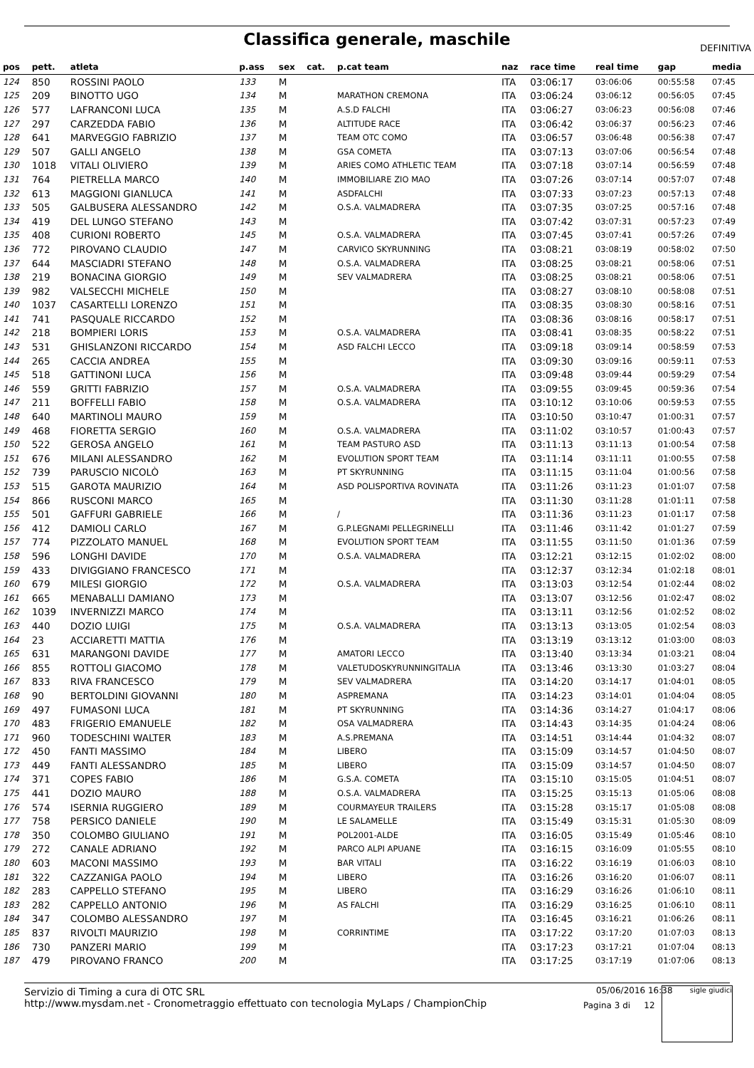Classifica generale, maschile
DEFINITIVA
| pos | pett. | atleta | p.ass | sex | cat. | p.cat team | naz | race time | real time | gap | media |
| --- | --- | --- | --- | --- | --- | --- | --- | --- | --- | --- | --- |
| 124 | 850 | ROSSINI PAOLO | 133 | M | | | ITA | 03:06:17 | 03:06:06 | 00:55:58 | 07:45 |
| 125 | 209 | BINOTTO UGO | 134 | M | | MARATHON CREMONA | ITA | 03:06:24 | 03:06:12 | 00:56:05 | 07:45 |
| 126 | 577 | LAFRANCONI LUCA | 135 | M | | A.S.D FALCHI | ITA | 03:06:27 | 03:06:23 | 00:56:08 | 07:46 |
| 127 | 297 | CARZEDDA FABIO | 136 | M | | ALTITUDE RACE | ITA | 03:06:42 | 03:06:37 | 00:56:23 | 07:46 |
| 128 | 641 | MARVEGGIO FABRIZIO | 137 | M | | TEAM OTC COMO | ITA | 03:06:57 | 03:06:48 | 00:56:38 | 07:47 |
| 129 | 507 | GALLI ANGELO | 138 | M | | GSA COMETA | ITA | 03:07:13 | 03:07:06 | 00:56:54 | 07:48 |
| 130 | 1018 | VITALI OLIVIERO | 139 | M | | ARIES COMO ATHLETIC TEAM | ITA | 03:07:18 | 03:07:14 | 00:56:59 | 07:48 |
| 131 | 764 | PIETRELLA MARCO | 140 | M | | IMMOBILIARE ZIO MAO | ITA | 03:07:26 | 03:07:14 | 00:57:07 | 07:48 |
| 132 | 613 | MAGGIONI GIANLUCA | 141 | M | | ASDFALCHI | ITA | 03:07:33 | 03:07:23 | 00:57:13 | 07:48 |
| 133 | 505 | GALBUSERA ALESSANDRO | 142 | M | | O.S.A. VALMADRERA | ITA | 03:07:35 | 03:07:25 | 00:57:16 | 07:48 |
| 134 | 419 | DEL LUNGO STEFANO | 143 | M | | | ITA | 03:07:42 | 03:07:31 | 00:57:23 | 07:49 |
| 135 | 408 | CURIONI ROBERTO | 145 | M | | O.S.A. VALMADRERA | ITA | 03:07:45 | 03:07:41 | 00:57:26 | 07:49 |
| 136 | 772 | PIROVANO CLAUDIO | 147 | M | | CARVICO SKYRUNNING | ITA | 03:08:21 | 03:08:19 | 00:58:02 | 07:50 |
| 137 | 644 | MASCIADRI STEFANO | 148 | M | | O.S.A. VALMADRERA | ITA | 03:08:25 | 03:08:21 | 00:58:06 | 07:51 |
| 138 | 219 | BONACINA GIORGIO | 149 | M | | SEV VALMADRERA | ITA | 03:08:25 | 03:08:21 | 00:58:06 | 07:51 |
| 139 | 982 | VALSECCHI MICHELE | 150 | M | | | ITA | 03:08:27 | 03:08:10 | 00:58:08 | 07:51 |
| 140 | 1037 | CASARTELLI LORENZO | 151 | M | | | ITA | 03:08:35 | 03:08:30 | 00:58:16 | 07:51 |
| 141 | 741 | PASQUALE RICCARDO | 152 | M | | | ITA | 03:08:36 | 03:08:16 | 00:58:17 | 07:51 |
| 142 | 218 | BOMPIERI LORIS | 153 | M | | O.S.A. VALMADRERA | ITA | 03:08:41 | 03:08:35 | 00:58:22 | 07:51 |
| 143 | 531 | GHISLANZONI RICCARDO | 154 | M | | ASD FALCHI LECCO | ITA | 03:09:18 | 03:09:14 | 00:58:59 | 07:53 |
| 144 | 265 | CACCIA ANDREA | 155 | M | | | ITA | 03:09:30 | 03:09:16 | 00:59:11 | 07:53 |
| 145 | 518 | GATTINONI LUCA | 156 | M | | | ITA | 03:09:48 | 03:09:44 | 00:59:29 | 07:54 |
| 146 | 559 | GRITTI FABRIZIO | 157 | M | | O.S.A. VALMADRERA | ITA | 03:09:55 | 03:09:45 | 00:59:36 | 07:54 |
| 147 | 211 | BOFFELLI FABIO | 158 | M | | O.S.A. VALMADRERA | ITA | 03:10:12 | 03:10:06 | 00:59:53 | 07:55 |
| 148 | 640 | MARTINOLI MAURO | 159 | M | | | ITA | 03:10:50 | 03:10:47 | 01:00:31 | 07:57 |
| 149 | 468 | FIORETTA SERGIO | 160 | M | | O.S.A. VALMADRERA | ITA | 03:11:02 | 03:10:57 | 01:00:43 | 07:57 |
| 150 | 522 | GEROSA ANGELO | 161 | M | | TEAM PASTURO ASD | ITA | 03:11:13 | 03:11:13 | 01:00:54 | 07:58 |
| 151 | 676 | MILANI ALESSANDRO | 162 | M | | EVOLUTION SPORT TEAM | ITA | 03:11:14 | 03:11:11 | 01:00:55 | 07:58 |
| 152 | 739 | PARUSCIO NICOLÒ | 163 | M | | PT SKYRUNNING | ITA | 03:11:15 | 03:11:04 | 01:00:56 | 07:58 |
| 153 | 515 | GAROTA MAURIZIO | 164 | M | | ASD POLISPORTIVA ROVINATA | ITA | 03:11:26 | 03:11:23 | 01:01:07 | 07:58 |
| 154 | 866 | RUSCONI MARCO | 165 | M | | | ITA | 03:11:30 | 03:11:28 | 01:01:11 | 07:58 |
| 155 | 501 | GAFFURI GABRIELE | 166 | M | | / | ITA | 03:11:36 | 03:11:23 | 01:01:17 | 07:58 |
| 156 | 412 | DAMIOLI CARLO | 167 | M | | G.P.LEGNAMI PELLEGRINELLI | ITA | 03:11:46 | 03:11:42 | 01:01:27 | 07:59 |
| 157 | 774 | PIZZOLATO MANUEL | 168 | M | | EVOLUTION SPORT TEAM | ITA | 03:11:55 | 03:11:50 | 01:01:36 | 07:59 |
| 158 | 596 | LONGHI DAVIDE | 170 | M | | O.S.A. VALMADRERA | ITA | 03:12:21 | 03:12:15 | 01:02:02 | 08:00 |
| 159 | 433 | DIVIGGIANO FRANCESCO | 171 | M | | | ITA | 03:12:37 | 03:12:34 | 01:02:18 | 08:01 |
| 160 | 679 | MILESI GIORGIO | 172 | M | | O.S.A. VALMADRERA | ITA | 03:13:03 | 03:12:54 | 01:02:44 | 08:02 |
| 161 | 665 | MENABALLI DAMIANO | 173 | M | | | ITA | 03:13:07 | 03:12:56 | 01:02:47 | 08:02 |
| 162 | 1039 | INVERNIZZI MARCO | 174 | M | | | ITA | 03:13:11 | 03:12:56 | 01:02:52 | 08:02 |
| 163 | 440 | DOZIO LUIGI | 175 | M | | O.S.A. VALMADRERA | ITA | 03:13:13 | 03:13:05 | 01:02:54 | 08:03 |
| 164 | 23 | ACCIARETTI MATTIA | 176 | M | | | ITA | 03:13:19 | 03:13:12 | 01:03:00 | 08:03 |
| 165 | 631 | MARANGONI DAVIDE | 177 | M | | AMATORI LECCO | ITA | 03:13:40 | 03:13:34 | 01:03:21 | 08:04 |
| 166 | 855 | ROTTOLI GIACOMO | 178 | M | | VALETUDOSKYRUNNINGITALIA | ITA | 03:13:46 | 03:13:30 | 01:03:27 | 08:04 |
| 167 | 833 | RIVA FRANCESCO | 179 | M | | SEV VALMADRERA | ITA | 03:14:20 | 03:14:17 | 01:04:01 | 08:05 |
| 168 | 90 | BERTOLDINI GIOVANNI | 180 | M | | ASPREMANA | ITA | 03:14:23 | 03:14:01 | 01:04:04 | 08:05 |
| 169 | 497 | FUMASONI LUCA | 181 | M | | PT SKYRUNNING | ITA | 03:14:36 | 03:14:27 | 01:04:17 | 08:06 |
| 170 | 483 | FRIGERIO EMANUELE | 182 | M | | OSA VALMADRERA | ITA | 03:14:43 | 03:14:35 | 01:04:24 | 08:06 |
| 171 | 960 | TODESCHINI WALTER | 183 | M | | A.S.PREMANA | ITA | 03:14:51 | 03:14:44 | 01:04:32 | 08:07 |
| 172 | 450 | FANTI MASSIMO | 184 | M | | LIBERO | ITA | 03:15:09 | 03:14:57 | 01:04:50 | 08:07 |
| 173 | 449 | FANTI ALESSANDRO | 185 | M | | LIBERO | ITA | 03:15:09 | 03:14:57 | 01:04:50 | 08:07 |
| 174 | 371 | COPES FABIO | 186 | M | | G.S.A. COMETA | ITA | 03:15:10 | 03:15:05 | 01:04:51 | 08:07 |
| 175 | 441 | DOZIO MAURO | 188 | M | | O.S.A. VALMADRERA | ITA | 03:15:25 | 03:15:13 | 01:05:06 | 08:08 |
| 176 | 574 | ISERNIA RUGGIERO | 189 | M | | COURMAYEUR TRAILERS | ITA | 03:15:28 | 03:15:17 | 01:05:08 | 08:08 |
| 177 | 758 | PERSICO DANIELE | 190 | M | | LE SALAMELLE | ITA | 03:15:49 | 03:15:31 | 01:05:30 | 08:09 |
| 178 | 350 | COLOMBO GIULIANO | 191 | M | | POL2001-ALDE | ITA | 03:16:05 | 03:15:49 | 01:05:46 | 08:10 |
| 179 | 272 | CANALE ADRIANO | 192 | M | | PARCO ALPI APUANE | ITA | 03:16:15 | 03:16:09 | 01:05:55 | 08:10 |
| 180 | 603 | MACONI MASSIMO | 193 | M | | BAR VITALI | ITA | 03:16:22 | 03:16:19 | 01:06:03 | 08:10 |
| 181 | 322 | CAZZANIGA PAOLO | 194 | M | | LIBERO | ITA | 03:16:26 | 03:16:20 | 01:06:07 | 08:11 |
| 182 | 283 | CAPPELLO STEFANO | 195 | M | | LIBERO | ITA | 03:16:29 | 03:16:26 | 01:06:10 | 08:11 |
| 183 | 282 | CAPPELLO ANTONIO | 196 | M | | AS FALCHI | ITA | 03:16:29 | 03:16:25 | 01:06:10 | 08:11 |
| 184 | 347 | COLOMBO ALESSANDRO | 197 | M | | | ITA | 03:16:45 | 03:16:21 | 01:06:26 | 08:11 |
| 185 | 837 | RIVOLTI MAURIZIO | 198 | M | | CORRINTIME | ITA | 03:17:22 | 03:17:20 | 01:07:03 | 08:13 |
| 186 | 730 | PANZERI MARIO | 199 | M | | | ITA | 03:17:23 | 03:17:21 | 01:07:04 | 08:13 |
| 187 | 479 | PIROVANO FRANCO | 200 | M | | | ITA | 03:17:25 | 03:17:19 | 01:07:06 | 08:13 |
Servizio di Timing a cura di OTC SRL
http://www.mysdam.net - Cronometraggio effettuato con tecnologia MyLaps / ChampionChip
05/06/2016 16:38
Pagina 3 di 12
sigle giudici